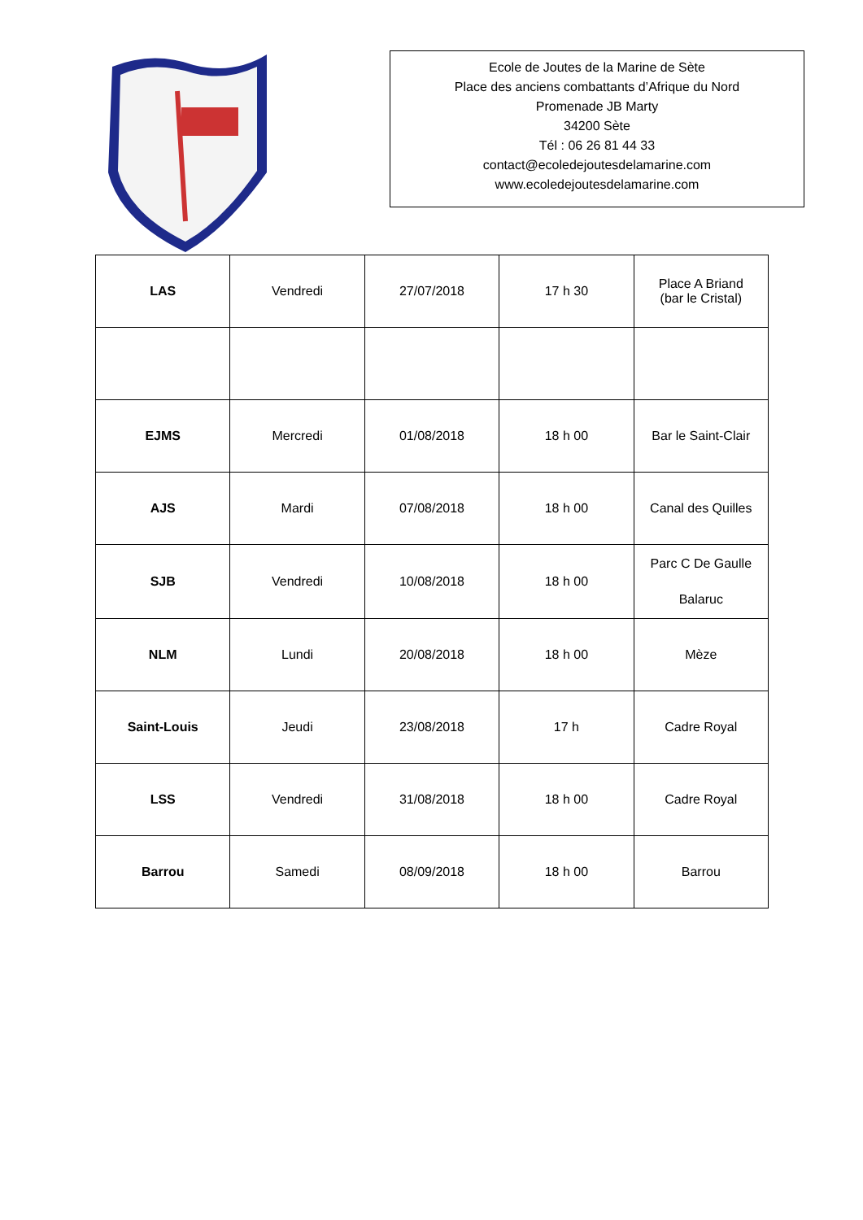Ecole de Joutes de la Marine de Sète
Place des anciens combattants d’Afrique du Nord
Promenade JB Marty
34200 Sète
Tél : 06 26 81 44 33
contact@ecoledejoutesdelamarine.com
www.ecoledejoutesdelamarine.com
| LAS | Vendredi | 27/07/2018 | 17 h 30 | Place A Briand (bar le Cristal) |
| EJMS | Mercredi | 01/08/2018 | 18 h 00 | Bar le Saint-Clair |
| AJS | Mardi | 07/08/2018 | 18 h 00 | Canal des Quilles |
| SJB | Vendredi | 10/08/2018 | 18 h 00 | Parc C De Gaulle Balaruc |
| NLM | Lundi | 20/08/2018 | 18 h 00 | Mèze |
| Saint-Louis | Jeudi | 23/08/2018 | 17 h | Cadre Royal |
| LSS | Vendredi | 31/08/2018 | 18 h 00 | Cadre Royal |
| Barrou | Samedi | 08/09/2018 | 18 h 00 | Barrou |